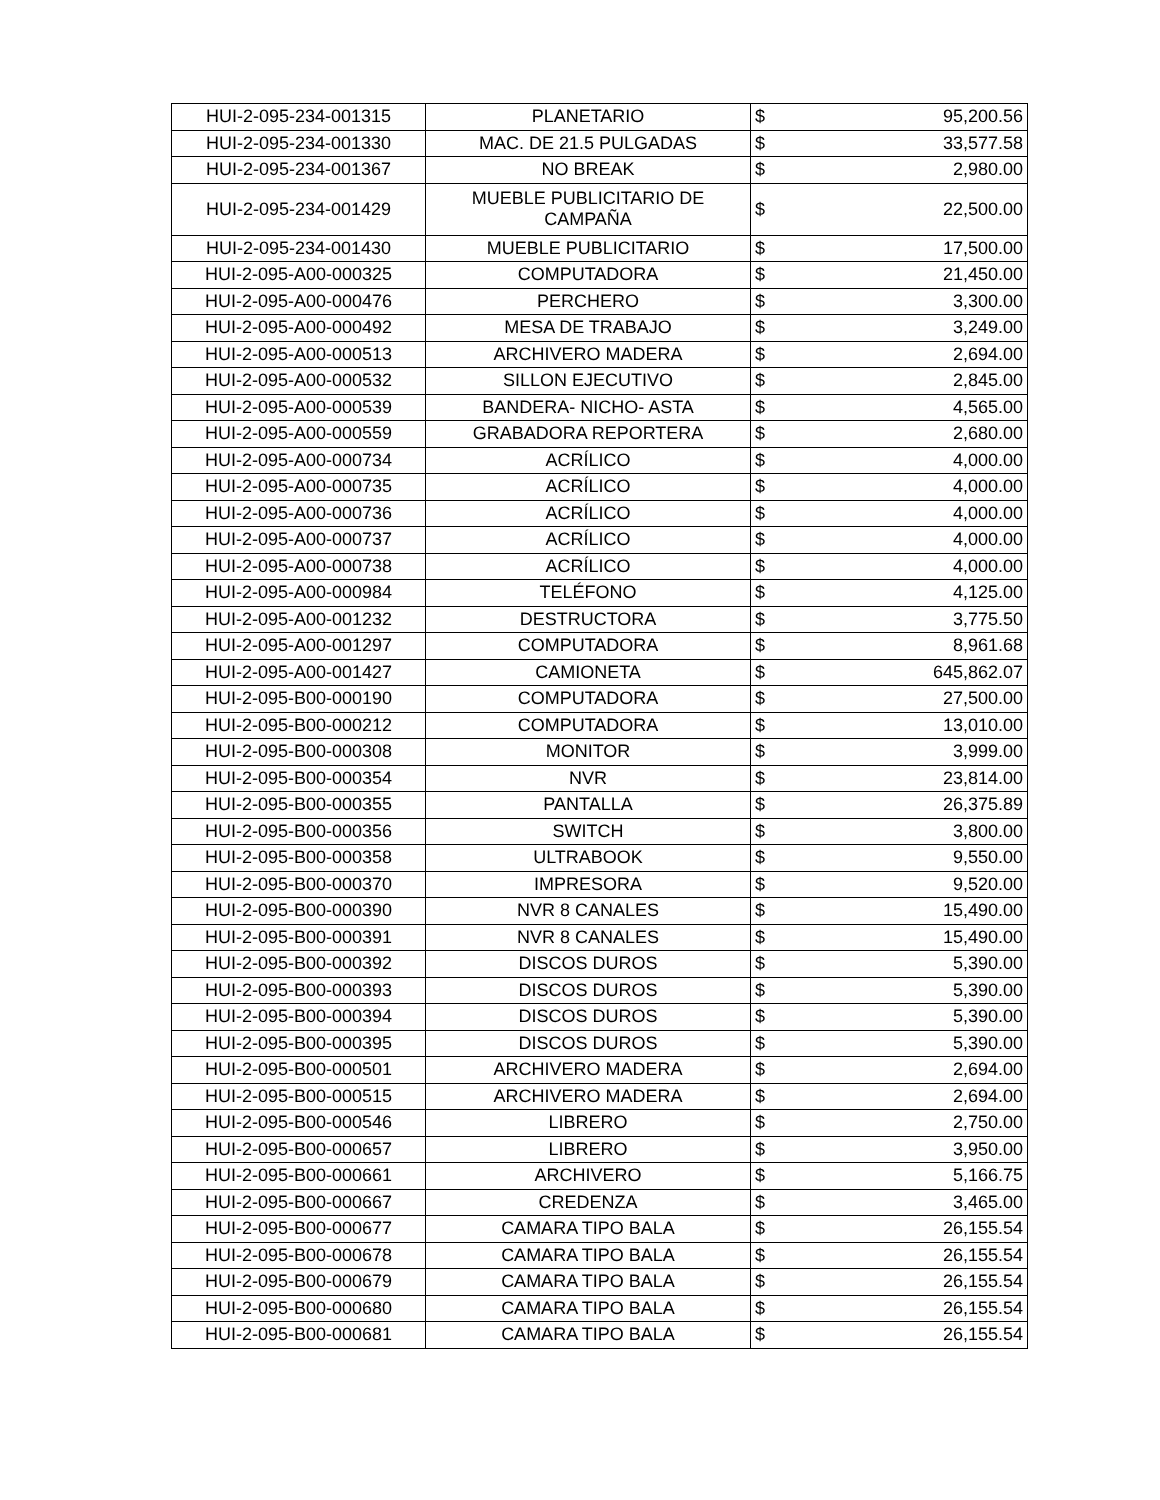| HUI-2-095-234-001315 | PLANETARIO | $ | 95,200.56 |
| HUI-2-095-234-001330 | MAC. DE 21.5 PULGADAS | $ | 33,577.58 |
| HUI-2-095-234-001367 | NO BREAK | $ | 2,980.00 |
| HUI-2-095-234-001429 | MUEBLE PUBLICITARIO DE CAMPAÑA | $ | 22,500.00 |
| HUI-2-095-234-001430 | MUEBLE PUBLICITARIO | $ | 17,500.00 |
| HUI-2-095-A00-000325 | COMPUTADORA | $ | 21,450.00 |
| HUI-2-095-A00-000476 | PERCHERO | $ | 3,300.00 |
| HUI-2-095-A00-000492 | MESA DE TRABAJO | $ | 3,249.00 |
| HUI-2-095-A00-000513 | ARCHIVERO MADERA | $ | 2,694.00 |
| HUI-2-095-A00-000532 | SILLON EJECUTIVO | $ | 2,845.00 |
| HUI-2-095-A00-000539 | BANDERA- NICHO- ASTA | $ | 4,565.00 |
| HUI-2-095-A00-000559 | GRABADORA REPORTERA | $ | 2,680.00 |
| HUI-2-095-A00-000734 | ACRÍLICO | $ | 4,000.00 |
| HUI-2-095-A00-000735 | ACRÍLICO | $ | 4,000.00 |
| HUI-2-095-A00-000736 | ACRÍLICO | $ | 4,000.00 |
| HUI-2-095-A00-000737 | ACRÍLICO | $ | 4,000.00 |
| HUI-2-095-A00-000738 | ACRÍLICO | $ | 4,000.00 |
| HUI-2-095-A00-000984 | TELÉFONO | $ | 4,125.00 |
| HUI-2-095-A00-001232 | DESTRUCTORA | $ | 3,775.50 |
| HUI-2-095-A00-001297 | COMPUTADORA | $ | 8,961.68 |
| HUI-2-095-A00-001427 | CAMIONETA | $ | 645,862.07 |
| HUI-2-095-B00-000190 | COMPUTADORA | $ | 27,500.00 |
| HUI-2-095-B00-000212 | COMPUTADORA | $ | 13,010.00 |
| HUI-2-095-B00-000308 | MONITOR | $ | 3,999.00 |
| HUI-2-095-B00-000354 | NVR | $ | 23,814.00 |
| HUI-2-095-B00-000355 | PANTALLA | $ | 26,375.89 |
| HUI-2-095-B00-000356 | SWITCH | $ | 3,800.00 |
| HUI-2-095-B00-000358 | ULTRABOOK | $ | 9,550.00 |
| HUI-2-095-B00-000370 | IMPRESORA | $ | 9,520.00 |
| HUI-2-095-B00-000390 | NVR 8 CANALES | $ | 15,490.00 |
| HUI-2-095-B00-000391 | NVR 8 CANALES | $ | 15,490.00 |
| HUI-2-095-B00-000392 | DISCOS DUROS | $ | 5,390.00 |
| HUI-2-095-B00-000393 | DISCOS DUROS | $ | 5,390.00 |
| HUI-2-095-B00-000394 | DISCOS DUROS | $ | 5,390.00 |
| HUI-2-095-B00-000395 | DISCOS DUROS | $ | 5,390.00 |
| HUI-2-095-B00-000501 | ARCHIVERO MADERA | $ | 2,694.00 |
| HUI-2-095-B00-000515 | ARCHIVERO MADERA | $ | 2,694.00 |
| HUI-2-095-B00-000546 | LIBRERO | $ | 2,750.00 |
| HUI-2-095-B00-000657 | LIBRERO | $ | 3,950.00 |
| HUI-2-095-B00-000661 | ARCHIVERO | $ | 5,166.75 |
| HUI-2-095-B00-000667 | CREDENZA | $ | 3,465.00 |
| HUI-2-095-B00-000677 | CAMARA TIPO BALA | $ | 26,155.54 |
| HUI-2-095-B00-000678 | CAMARA TIPO BALA | $ | 26,155.54 |
| HUI-2-095-B00-000679 | CAMARA TIPO BALA | $ | 26,155.54 |
| HUI-2-095-B00-000680 | CAMARA TIPO BALA | $ | 26,155.54 |
| HUI-2-095-B00-000681 | CAMARA TIPO BALA | $ | 26,155.54 |